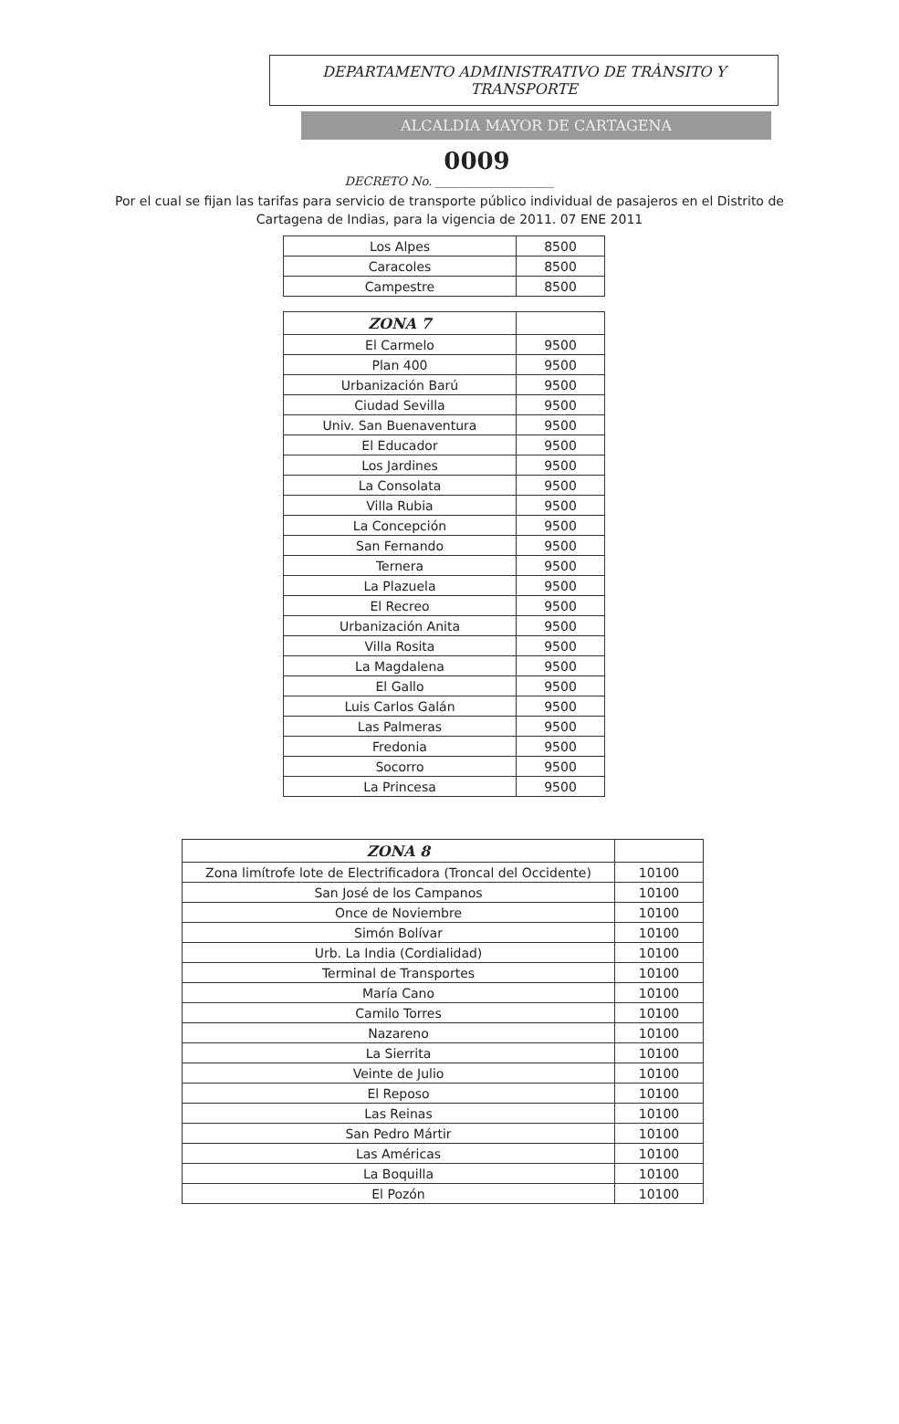DEPARTAMENTO ADMINISTRATIVO DE TRÀNSITO Y TRANSPORTE
ALCALDIA MAYOR DE CARTAGENA
0009
DECRETO No. ____________________
Por el cual se fijan las tarifas para servicio de transporte público individual de pasajeros en el Distrito de Cartagena de Indias, para la vigencia de 2011. 07 ENE 2011
| Los Alpes | 8500 |
| Caracoles | 8500 |
| Campestre | 8500 |
| ZONA 7 | |
| El Carmelo | 9500 |
| Plan 400 | 9500 |
| Urbanización Barú | 9500 |
| Ciudad Sevilla | 9500 |
| Univ. San Buenaventura | 9500 |
| El Educador | 9500 |
| Los Jardines | 9500 |
| La Consolata | 9500 |
| Villa Rubia | 9500 |
| La Concepción | 9500 |
| San Fernando | 9500 |
| Ternera | 9500 |
| La Plazuela | 9500 |
| El Recreo | 9500 |
| Urbanización Anita | 9500 |
| Villa Rosita | 9500 |
| La Magdalena | 9500 |
| El Gallo | 9500 |
| Luis Carlos Galán | 9500 |
| Las Palmeras | 9500 |
| Fredonia | 9500 |
| Socorro | 9500 |
| La Princesa | 9500 |
| ZONA 8 | |
| Zona limítrofe lote de Electrificadora (Troncal del Occidente) | 10100 |
| San José de los Campanos | 10100 |
| Once de Noviembre | 10100 |
| Simón Bolívar | 10100 |
| Urb. La India (Cordialidad) | 10100 |
| Terminal de Transportes | 10100 |
| María Cano | 10100 |
| Camilo Torres | 10100 |
| Nazareno | 10100 |
| La Sierrita | 10100 |
| Veinte de Julio | 10100 |
| El Reposo | 10100 |
| Las Reinas | 10100 |
| San Pedro Mártir | 10100 |
| Las Américas | 10100 |
| La Boquilla | 10100 |
| El Pozón | 10100 |